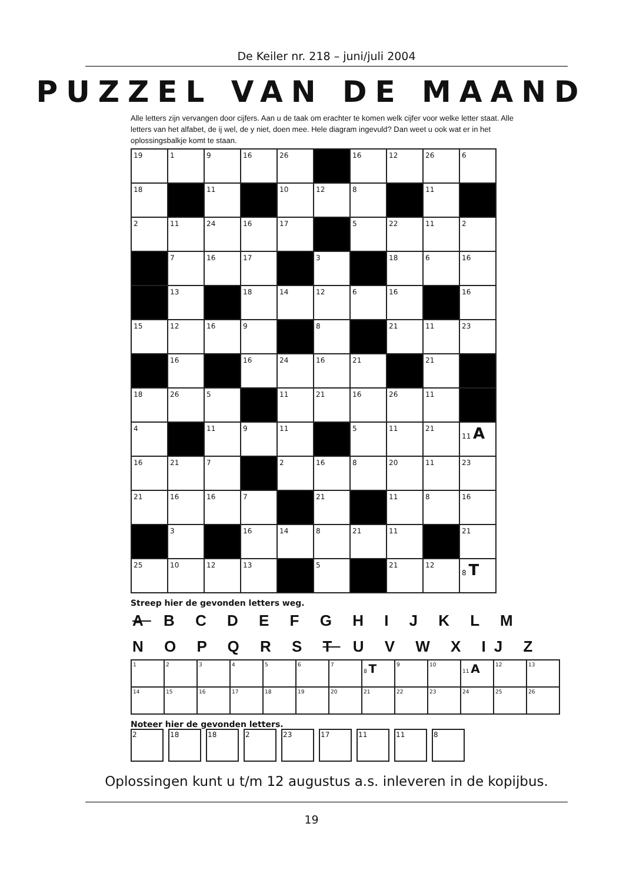De Keiler nr. 218 – juni/juli 2004
PUZZEL VAN DE MAAND
Alle letters zijn vervangen door cijfers. Aan u de taak om erachter te komen welk cijfer voor welke letter staat. Alle letters van het alfabet, de ij wel, de y niet, doen mee. Hele diagram ingevuld? Dan weet u ook wat er in het oplossingsbalkje komt te staan.
| 19 | 1 | 9 | 16 | 26 | | 16 | 12 | 26 | 6 |
| 18 | | 11 | | 10 | 12 | 8 | | 11 | |
| 2 | 11 | 24 | 16 | 17 | | 5 | 22 | 11 | 2 |
| | 7 | 16 | 17 | | 3 | | 18 | 6 | 16 |
| | 13 | | 18 | 14 | 12 | 6 | 16 | | 16 |
| 15 | 12 | 16 | 9 | | 8 | | 21 | 11 | 23 |
| | 16 | | 16 | 24 | 16 | 21 | | 21 | |
| 18 | 26 | 5 | | 11 | 21 | 16 | 26 | 11 | |
| 4 | | 11 | 9 | 11 | | 5 | 11 | 21 | 11 A |
| 16 | 21 | 7 | | 2 | 16 | 8 | 20 | 11 | 23 |
| 21 | 16 | 16 | 7 | | 21 | | 11 | 8 | 16 |
| | 3 | | 16 | 14 | 8 | 21 | 11 | | 21 |
| 25 | 10 | 12 | 13 | | 5 | | 21 | 12 | 8 T |
Streep hier de gevonden letters weg.
A B C D E F G H I J K L M
N O P Q R S T U V W X IJ Z
| 1 | 2 | 3 | 4 | 5 | 6 | 7 | 8 T | 9 | 10 | 11 A | 12 | 13 |
| 14 | 15 | 16 | 17 | 18 | 19 | 20 | 21 | 22 | 23 | 24 | 25 | 26 |
Noteer hier de gevonden letters.
| 2 | 18 | 18 | 2 | 23 | 17 | 11 | 11 | 8 |
Oplossingen kunt u t/m 12 augustus a.s. inleveren in de kopijbus.
19